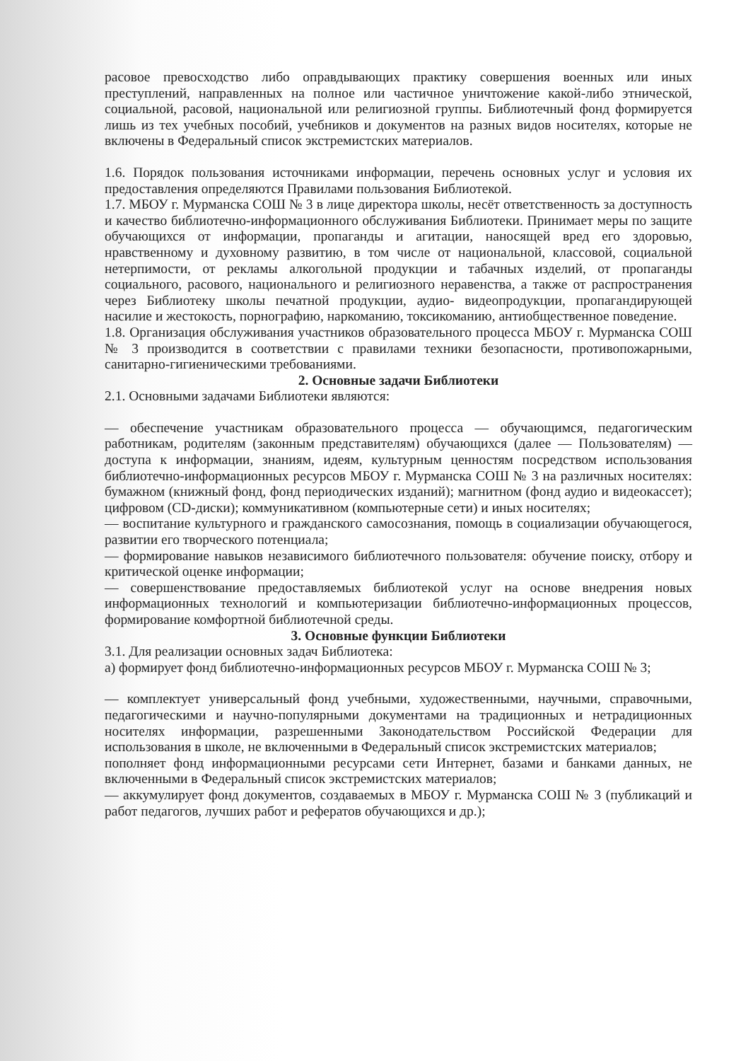расовое превосходство либо оправдывающих практику совершения военных или иных преступлений, направленных на полное или частичное уничтожение какой-либо этнической, социальной, расовой, национальной или религиозной группы. Библиотечный фонд формируется лишь из тех учебных пособий, учебников и документов на разных видов носителях, которые не включены в Федеральный список экстремистских материалов.
1.6. Порядок пользования источниками информации, перечень основных услуг и условия их предоставления определяются Правилами пользования Библиотекой.
1.7. МБОУ г. Мурманска СОШ № 3 в лице директора школы, несёт ответственность за доступность и качество библиотечно-информационного обслуживания Библиотеки. Принимает меры по защите обучающихся от информации, пропаганды и агитации, наносящей вред его здоровью, нравственному и духовному развитию, в том числе от национальной, классовой, социальной нетерпимости, от рекламы алкогольной продукции и табачных изделий, от пропаганды социального, расового, национального и религиозного неравенства, а также от распространения через Библиотеку школы печатной продукции, аудио- видеопродукции, пропагандирующей насилие и жестокость, порнографию, наркоманию, токсикоманию, антиобщественное поведение.
1.8. Организация обслуживания участников образовательного процесса МБОУ г. Мурманска СОШ № 3 производится в соответствии с правилами техники безопасности, противопожарными, санитарно-гигиеническими требованиями.
2. Основные задачи Библиотеки
2.1. Основными задачами Библиотеки являются:
— обеспечение участникам образовательного процесса — обучающимся, педагогическим работникам, родителям (законным представителям) обучающихся (далее — Пользователям) — доступа к информации, знаниям, идеям, культурным ценностям посредством использования библиотечно-информационных ресурсов МБОУ г. Мурманска СОШ № 3 на различных носителях: бумажном (книжный фонд, фонд периодических изданий); магнитном (фонд аудио и видеокассет); цифровом (CD-диски); коммуникативном (компьютерные сети) и иных носителях;
— воспитание культурного и гражданского самосознания, помощь в социализации обучающегося, развитии его творческого потенциала;
— формирование навыков независимого библиотечного пользователя: обучение поиску, отбору и критической оценке информации;
— совершенствование предоставляемых библиотекой услуг на основе внедрения новых информационных технологий и компьютеризации библиотечно-информационных процессов, формирование комфортной библиотечной среды.
3. Основные функции Библиотеки
3.1. Для реализации основных задач Библиотека:
а) формирует фонд библиотечно-информационных ресурсов МБОУ г. Мурманска СОШ № 3;
— комплектует универсальный фонд учебными, художественными, научными, справочными, педагогическими и научно-популярными документами на традиционных и нетрадиционных носителях информации, разрешенными Законодательством Российской Федерации для использования в школе, не включенными в Федеральный список экстремистских материалов;
пополняет фонд информационными ресурсами сети Интернет, базами и банками данных, не включенными в Федеральный список экстремистских материалов;
— аккумулирует фонд документов, создаваемых в МБОУ г. Мурманска СОШ № 3 (публикаций и работ педагогов, лучших работ и рефератов обучающихся и др.);